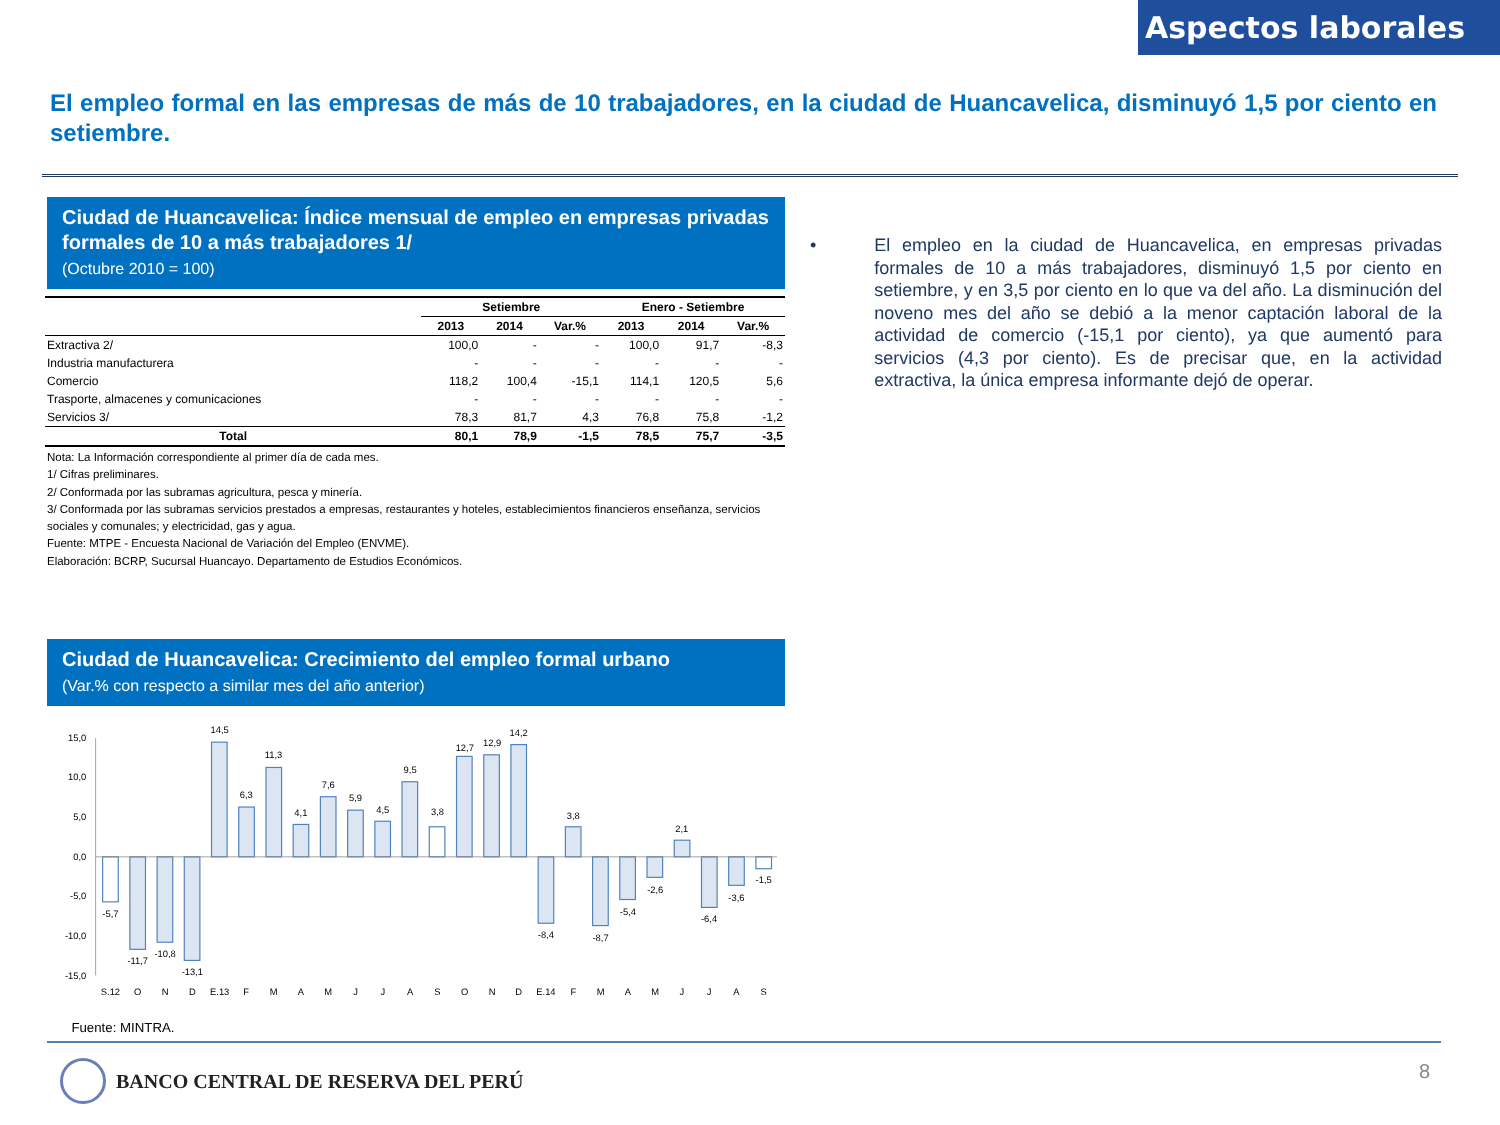Aspectos laborales
El empleo formal en las empresas de más de 10 trabajadores, en la ciudad de Huancavelica, disminuyó 1,5 por ciento en setiembre.
Ciudad de Huancavelica: Índice mensual de empleo en empresas privadas formales de 10 a más trabajadores 1/
(Octubre 2010 = 100)
| | Setiembre | | | Enero - Setiembre | | |
| --- | --- | --- | --- | --- | --- | --- |
| | 2013 | 2014 | Var.% | 2013 | 2014 | Var.% |
| Extractiva 2/ | 100,0 | - | - | 100,0 | 91,7 | -8,3 |
| Industria manufacturera | - | - | - | - | - | - |
| Comercio | 118,2 | 100,4 | -15,1 | 114,1 | 120,5 | 5,6 |
| Trasporte, almacenes y comunicaciones | - | - | - | - | - | - |
| Servicios 3/ | 78,3 | 81,7 | 4,3 | 76,8 | 75,8 | -1,2 |
| Total | 80,1 | 78,9 | -1,5 | 78,5 | 75,7 | -3,5 |
Nota: La Información correspondiente al primer día de cada mes.
1/ Cifras preliminares.
2/ Conformada por las subramas agricultura, pesca y minería.
3/ Conformada por las subramas servicios prestados a empresas, restaurantes y hoteles, establecimientos financieros enseñanza, servicios sociales y comunales; y electricidad, gas y agua.
Fuente: MTPE - Encuesta Nacional de Variación del Empleo (ENVME).
Elaboración: BCRP, Sucursal Huancayo. Departamento de Estudios Económicos.
Ciudad de Huancavelica: Crecimiento del empleo formal urbano
(Var.% con respecto a similar mes del año anterior)
15,0
10,0
5,0
0,0
-5,0
-10,0
-15,0
-5,7
-11,7
-10,8
-13,1
14,5
6,3
11,3
4,1
7,6
5,9
4,5
9,5
3,8
12,7
12,9
14,2
-8,4
3,8
-8,7
-5,4
-2,6
2,1
-6,4
-3,6
-1,5
S.12
O
N
D
E.13
F
M
A
M
J
J
A
S
O
N
D
E.14
F
M
A
M
J
J
A
S
Fuente: MINTRA.
• El empleo en la ciudad de Huancavelica, en empresas privadas formales de 10 a más trabajadores, disminuyó 1,5 por ciento en setiembre, y en 3,5 por ciento en lo que va del año. La disminución del noveno mes del año se debió a la menor captación laboral de la actividad de comercio (-15,1 por ciento), ya que aumentó para servicios (4,3 por ciento). Es de precisar que, en la actividad extractiva, la única empresa informante dejó de operar.
BANCO CENTRAL DE RESERVA DEL PERÚ
8